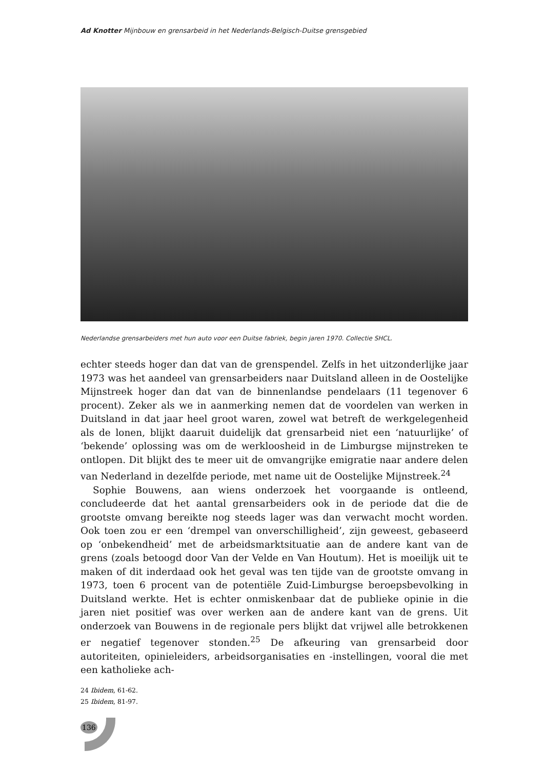Ad Knotter Mijnbouw en grensarbeid in het Nederlands-Belgisch-Duitse grensgebied
Nederlandse grensarbeiders met hun auto voor een Duitse fabriek, begin jaren 1970. Collectie SHCL.
echter steeds hoger dan dat van de grenspendel. Zelfs in het uitzonderlijke jaar 1973 was het aandeel van grensarbeiders naar Duitsland alleen in de Oostelijke Mijnstreek hoger dan dat van de binnenlandse pendelaars (11 tegenover 6 procent). Zeker als we in aanmerking nemen dat de voordelen van werken in Duitsland in dat jaar heel groot waren, zowel wat betreft de werkgelegenheid als de lonen, blijkt daaruit duidelijk dat grensarbeid niet een ‘natuurlijke’ of ‘bekende’ oplossing was om de werkloosheid in de Limburgse mijnstreken te ontlopen. Dit blijkt des te meer uit de omvangrijke emigratie naar andere delen van Nederland in dezelfde periode, met name uit de Oostelijke Mijnstreek.<sup>24</sup>
Sophie Bouwens, aan wiens onderzoek het voorgaande is ontleend, concludeerde dat het aantal grensarbeiders ook in de periode dat die de grootste omvang bereikte nog steeds lager was dan verwacht mocht worden. Ook toen zou er een ‘drempel van onverschilligheid’, zijn geweest, gebaseerd op ‘onbekendheid’ met de arbeidsmarktsituatie aan de andere kant van de grens (zoals betoogd door Van der Velde en Van Houtum). Het is moeilijk uit te maken of dit inderdaad ook het geval was ten tijde van de grootste omvang in 1973, toen 6 procent van de potentiële Zuid-Limburgse beroepsbevolking in Duitsland werkte. Het is echter onmiskenbaar dat de publieke opinie in die jaren niet positief was over werken aan de andere kant van de grens. Uit onderzoek van Bouwens in de regionale pers blijkt dat vrijwel alle betrokkenen er negatief tegenover stonden.<sup>25</sup> De afkeuring van grensarbeid door autoriteiten, opinieleiders, arbeidsorganisaties en -instellingen, vooral die met een katholieke ach-
24 Ibidem, 61-62.
25 Ibidem, 81-97.
136